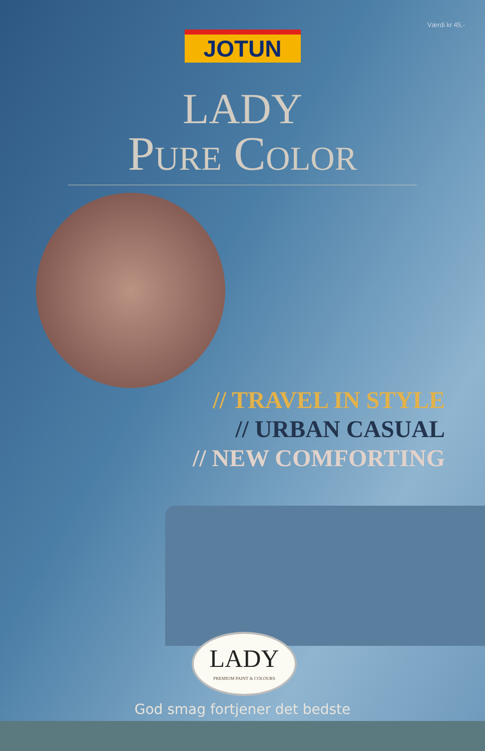Værdi kr 45,-
JOTUN
LADY
Pure Color
// TRAVEL IN STYLE
// URBAN CASUAL
// NEW COMFORTING
LADY
PREMIUM PAINT & COLOURS
God smag fortjener det bedste